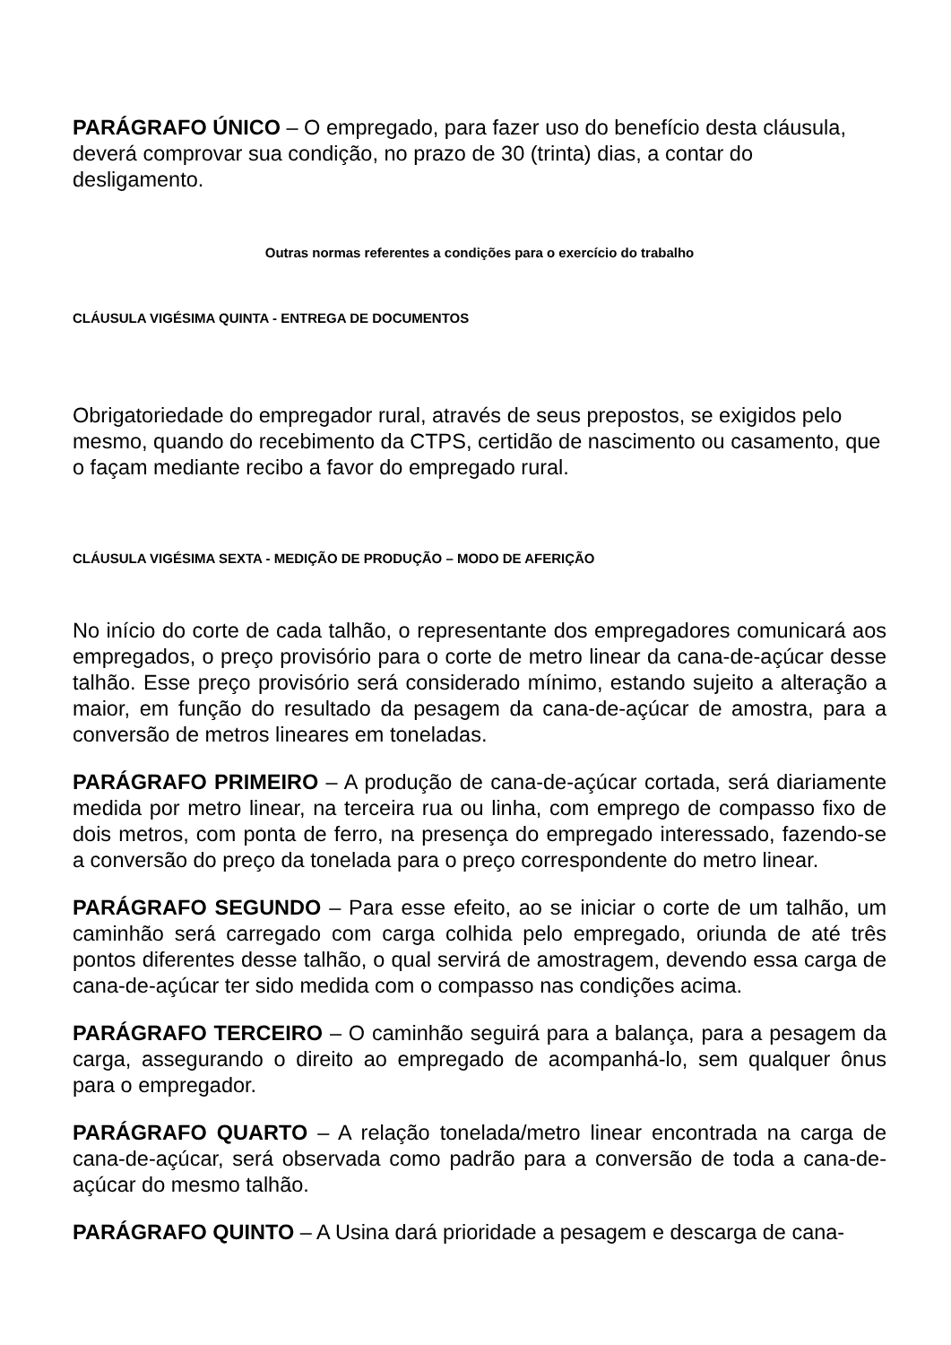PARÁGRAFO ÚNICO – O empregado, para fazer uso do benefício desta cláusula, deverá comprovar sua condição, no prazo de 30 (trinta) dias, a contar do desligamento.
Outras normas referentes a condições para o exercício do trabalho
CLÁUSULA VIGÉSIMA QUINTA - ENTREGA DE DOCUMENTOS
Obrigatoriedade do empregador rural, através de seus prepostos, se exigidos pelo mesmo, quando do recebimento da CTPS, certidão de nascimento ou casamento, que o façam mediante recibo a favor do empregado rural.
CLÁUSULA VIGÉSIMA SEXTA - MEDIÇÃO DE PRODUÇÃO – MODO DE AFERIÇÃO
No início do corte de cada talhão, o representante dos empregadores comunicará aos empregados, o preço provisório para o corte de metro linear da cana-de-açúcar desse talhão. Esse preço provisório será considerado mínimo, estando sujeito a alteração a maior, em função do resultado da pesagem da cana-de-açúcar de amostra, para a conversão de metros lineares em toneladas.
PARÁGRAFO PRIMEIRO – A produção de cana-de-açúcar cortada, será diariamente medida por metro linear, na terceira rua ou linha, com emprego de compasso fixo de dois metros, com ponta de ferro, na presença do empregado interessado, fazendo-se a conversão do preço da tonelada para o preço correspondente do metro linear.
PARÁGRAFO SEGUNDO – Para esse efeito, ao se iniciar o corte de um talhão, um caminhão será carregado com carga colhida pelo empregado, oriunda de até três pontos diferentes desse talhão, o qual servirá de amostragem, devendo essa carga de cana-de-açúcar ter sido medida com o compasso nas condições acima.
PARÁGRAFO TERCEIRO – O caminhão seguirá para a balança, para a pesagem da carga, assegurando o direito ao empregado de acompanhá-lo, sem qualquer ônus para o empregador.
PARÁGRAFO QUARTO – A relação tonelada/metro linear encontrada na carga de cana-de-açúcar, será observada como padrão para a conversão de toda a cana-de-açúcar do mesmo talhão.
PARÁGRAFO QUINTO – A Usina dará prioridade a pesagem e descarga de cana-